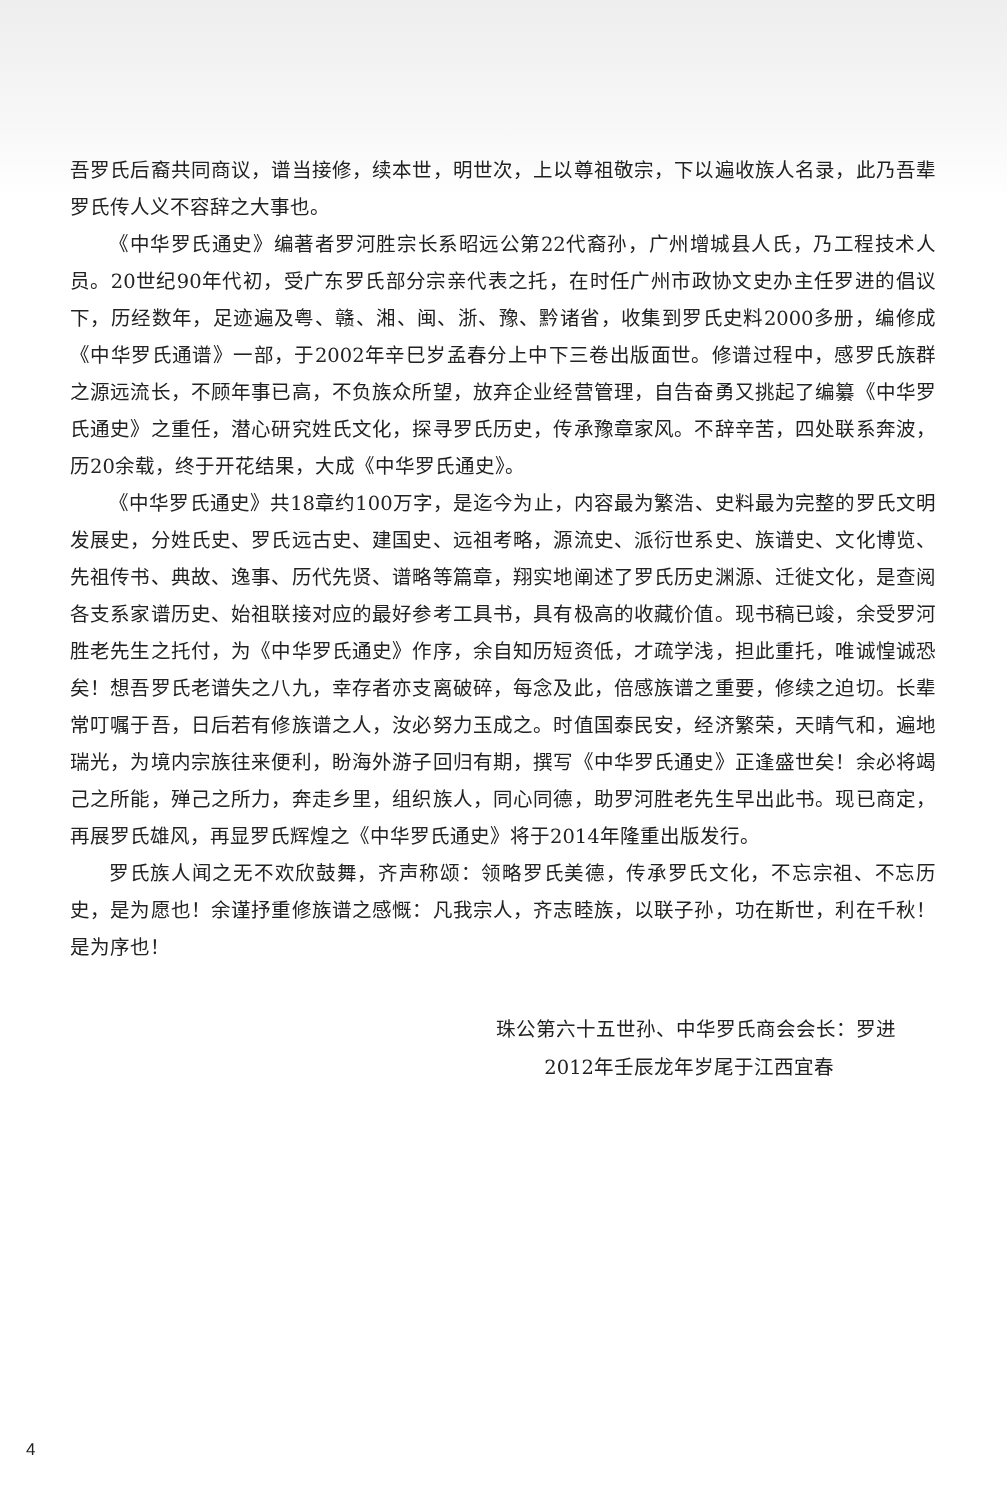吾罗氏后裔共同商议，谱当接修，续本世，明世次，上以尊祖敬宗，下以遍收族人名录，此乃吾辈罗氏传人义不容辞之大事也。
《中华罗氏通史》编著者罗河胜宗长系昭远公第22代裔孙，广州增城县人氏，乃工程技术人员。20世纪90年代初，受广东罗氏部分宗亲代表之托，在时任广州市政协文史办主任罗进的倡议下，历经数年，足迹遍及粤、赣、湘、闽、浙、豫、黔诸省，收集到罗氏史料2000多册，编修成《中华罗氏通谱》一部，于2002年辛巳岁孟春分上中下三卷出版面世。修谱过程中，感罗氏族群之源远流长，不顾年事已高，不负族众所望，放弃企业经营管理，自告奋勇又挑起了编纂《中华罗氏通史》之重任，潜心研究姓氏文化，探寻罗氏历史，传承豫章家风。不辞辛苦，四处联系奔波，历20余载，终于开花结果，大成《中华罗氏通史》。
《中华罗氏通史》共18章约100万字，是迄今为止，内容最为繁浩、史料最为完整的罗氏文明发展史，分姓氏史、罗氏远古史、建国史、远祖考略，源流史、派衍世系史、族谱史、文化博览、先祖传书、典故、逸事、历代先贤、谱略等篇章，翔实地阐述了罗氏历史渊源、迁徙文化，是查阅各支系家谱历史、始祖联接对应的最好参考工具书，具有极高的收藏价值。现书稿已竣，余受罗河胜老先生之托付，为《中华罗氏通史》作序，余自知历短资低，才疏学浅，担此重托，唯诚惶诚恐矣！想吾罗氏老谱失之八九，幸存者亦支离破碎，每念及此，倍感族谱之重要，修续之迫切。长辈常叮嘱于吾，日后若有修族谱之人，汝必努力玉成之。时值国泰民安，经济繁荣，天晴气和，遍地瑞光，为境内宗族往来便利，盼海外游子回归有期，撰写《中华罗氏通史》正逢盛世矣！余必将竭己之所能，殚己之所力，奔走乡里，组织族人，同心同德，助罗河胜老先生早出此书。现已商定，再展罗氏雄风，再显罗氏辉煌之《中华罗氏通史》将于2014年隆重出版发行。
罗氏族人闻之无不欢欣鼓舞，齐声称颂：领略罗氏美德，传承罗氏文化，不忘宗祖、不忘历史，是为愿也！余谨抒重修族谱之感慨：凡我宗人，齐志睦族，以联子孙，功在斯世，利在千秋！是为序也！
珠公第六十五世孙、中华罗氏商会会长：罗进
2012年壬辰龙年岁尾于江西宜春
4